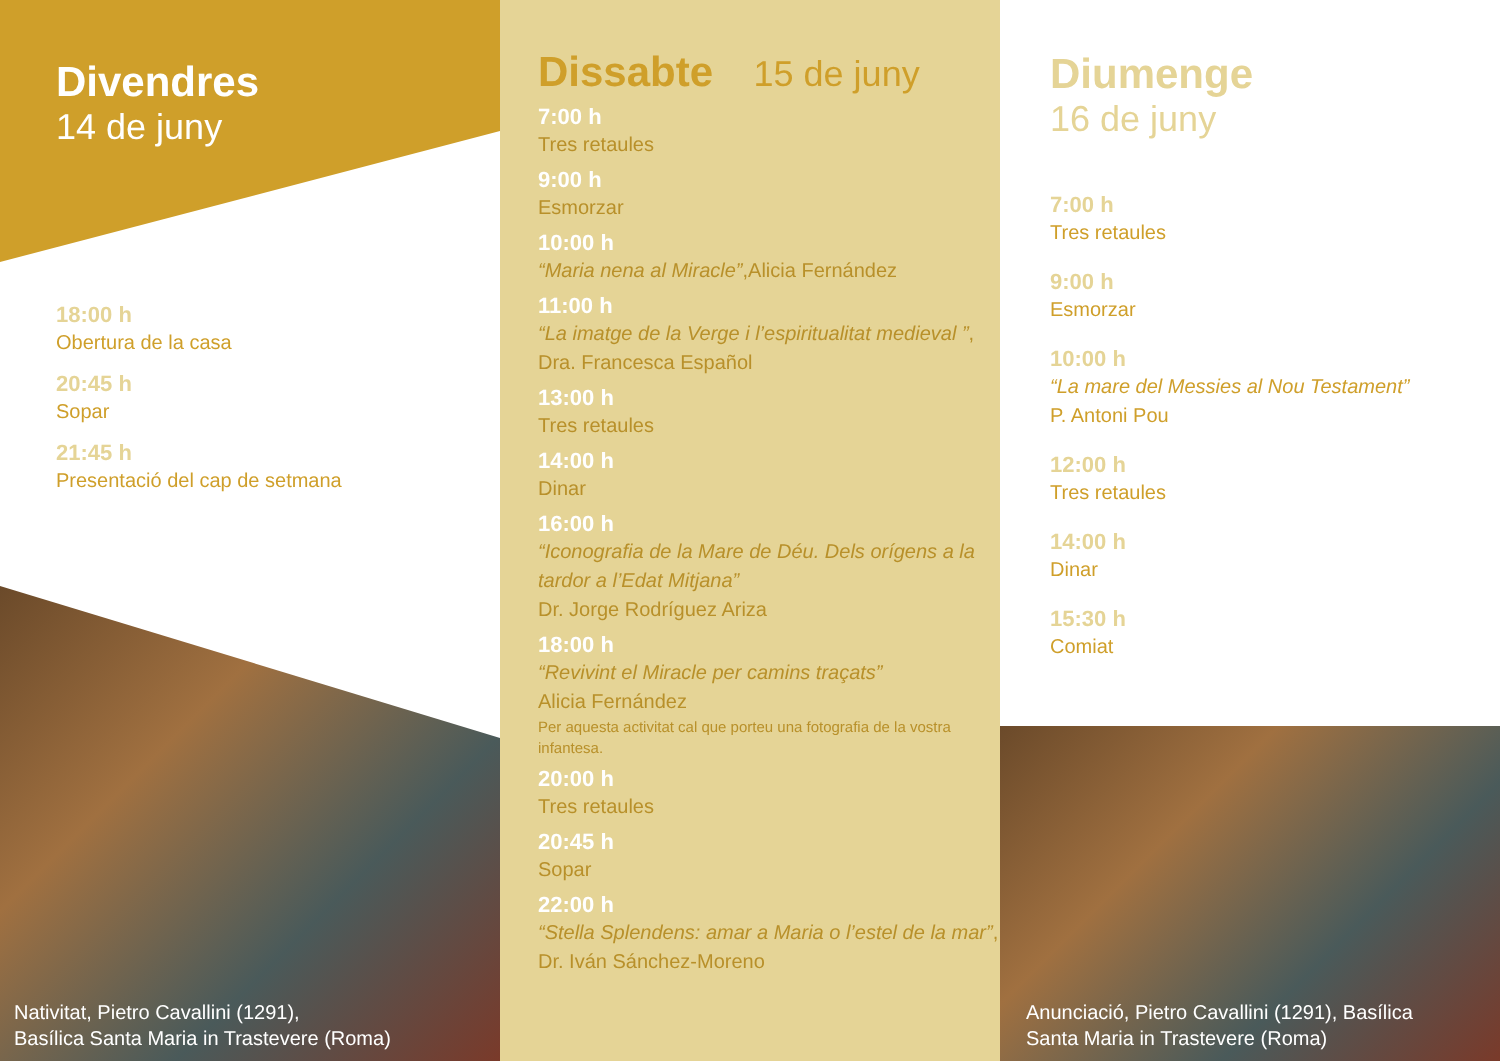Divendres
14 de juny
18:00 h
Obertura de la casa
20:45 h
Sopar
21:45 h
Presentació del cap de setmana
Nativitat, Pietro Cavallini (1291),
Basílica Santa Maria in Trastevere (Roma)
Dissabte
15 de juny
7:00 h
Tres retaules
9:00 h
Esmorzar
10:00 h
“Maria nena al Miracle”,Alicia Fernández
11:00 h
“La imatge de la Verge i l’espiritualitat medieval ”, Dra. Francesca Español
13:00 h
Tres retaules
14:00 h
Dinar
16:00 h
“Iconografia de la Mare de Déu. Dels orígens a la tardor a l’Edat Mitjana”
Dr. Jorge Rodríguez Ariza
18:00 h
“Revivint el Miracle per camins traçats”
Alicia Fernández
Per aquesta activitat cal que porteu una fotografia de la vostra infantesa.
20:00 h
Tres retaules
20:45 h
Sopar
22:00 h
“Stella Splendens: amar a Maria o l’estel de la mar”, Dr. Iván Sánchez-Moreno
Diumenge
16 de juny
7:00 h
Tres retaules
9:00 h
Esmorzar
10:00 h
“La mare del Messies al Nou Testament”
P. Antoni Pou
12:00 h
Tres retaules
14:00 h
Dinar
15:30 h
Comiat
Anunciació, Pietro Cavallini (1291), Basílica
Santa Maria in Trastevere (Roma)